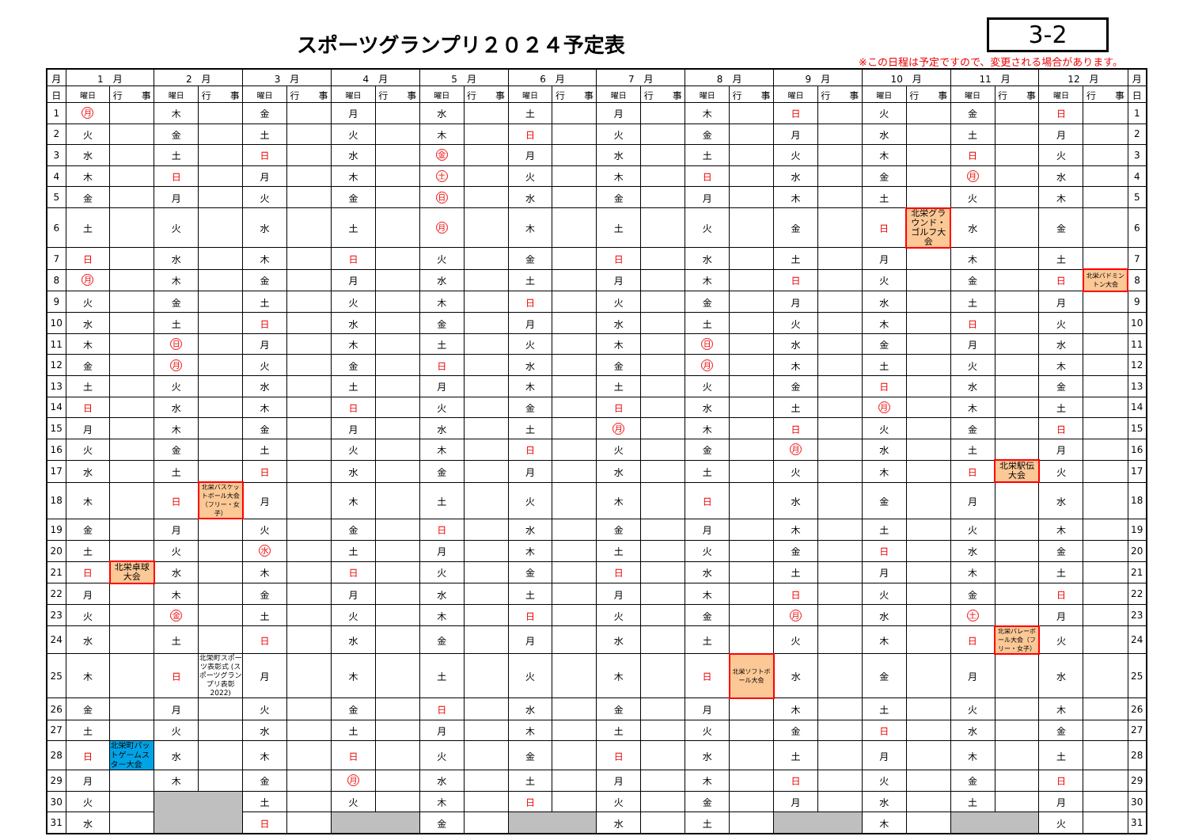スポーツグランプリ２０２４予定表 3-2
※この日程は予定ですので、変更される場合があります。
| 月 | 1 月 | | 2 月 | | 3 月 | | 4 月 | | 5 月 | | 6 月 | | 7 月 | | 8 月 | | 9 月 | | 10 月 | | 11 月 | | 12 月 | | 月 |
| --- | --- | --- | --- | --- | --- | --- | --- | --- | --- | --- | --- | --- | --- | --- | --- | --- | --- | --- | --- | --- | --- | --- | --- | --- | --- |
| 日 | 曜日 | 行 事 | 曜日 | 行 事 | 曜日 | 行 事 | 曜日 | 行 事 | 曜日 | 行 事 | 曜日 | 行 事 | 曜日 | 行 事 | 曜日 | 行 事 | 曜日 | 行 事 | 曜日 | 行 事 | 曜日 | 行 事 | 曜日 | 行 事 | 日 |
| 1 | 月 | | 木 | | 金 | | 月 | | 水 | | 土 | | 月 | | 木 | | 日 | | 火 | | 金 | | 日 | | 1 |
| 2 | 火 | | 金 | | 土 | | 火 | | 木 | | 日 | | 火 | | 金 | | 月 | | 水 | | 土 | | 月 | | 2 |
| 3 | 水 | | 土 | | 日 | | 水 | | 金 | | 月 | | 水 | | 土 | | 火 | | 木 | | 日 | | 火 | | 3 |
| 4 | 木 | | 日 | | 月 | | 木 | | 土 | | 火 | | 木 | | 日 | | 水 | | 金 | | 月 | | 水 | | 4 |
| 5 | 金 | | 月 | | 火 | | 金 | | 日 | | 水 | | 金 | | 月 | | 木 | | 土 | | 火 | | 木 | | 5 |
| 6 | 土 | | 火 | | 水 | | 土 | | 月 | | 木 | | 土 | | 火 | | 金 | | 日 | 北栄グラウンド・ゴルフ大会 | 水 | | 金 | | 6 |
| 7 | 日 | | 水 | | 木 | | 日 | | 火 | | 金 | | 日 | | 水 | | 土 | | 月 | | 木 | | 土 | | 7 |
| 8 | 月 | | 木 | | 金 | | 月 | | 水 | | 土 | | 月 | | 木 | | 日 | | 火 | | 金 | | 日 | 北栄バドミントン大会 | 8 |
| 9 | 火 | | 金 | | 土 | | 火 | | 木 | | 日 | | 火 | | 金 | | 月 | | 水 | | 土 | | 月 | | 9 |
| 10 | 水 | | 土 | | 日 | | 水 | | 金 | | 月 | | 水 | | 土 | | 火 | | 木 | | 日 | | 火 | | 10 |
| 11 | 木 | | 日 | | 月 | | 木 | | 土 | | 火 | | 木 | | 日 | | 水 | | 金 | | 月 | | 水 | | 11 |
| 12 | 金 | | 月 | | 火 | | 金 | | 日 | | 水 | | 金 | | 月 | | 木 | | 土 | | 火 | | 木 | | 12 |
| 13 | 土 | | 火 | | 水 | | 土 | | 月 | | 木 | | 土 | | 火 | | 金 | | 日 | | 水 | | 金 | | 13 |
| 14 | 日 | | 水 | | 木 | | 日 | | 火 | | 金 | | 日 | | 水 | | 土 | | 月 | | 木 | | 土 | | 14 |
| 15 | 月 | | 木 | | 金 | | 月 | | 水 | | 土 | | 月 | | 木 | | 日 | | 火 | | 金 | | 日 | | 15 |
| 16 | 火 | | 金 | | 土 | | 火 | | 木 | | 日 | | 火 | | 金 | | 月 | | 水 | | 土 | | 月 | | 16 |
| 17 | 水 | | 土 | | 日 | | 水 | | 金 | | 月 | | 水 | | 土 | | 火 | | 木 | | 日 | 北栄駅伝大会 | 火 | | 17 |
| 18 | 木 | | 日 | 北栄バスケットボール大会（フリー・女子） | 月 | | 木 | | 土 | | 火 | | 木 | | 日 | | 水 | | 金 | | 月 | | 水 | | 18 |
| 19 | 金 | | 月 | | 火 | | 金 | | 日 | | 水 | | 金 | | 月 | | 木 | | 土 | | 火 | | 木 | | 19 |
| 20 | 土 | | 火 | | 水 | | 土 | | 月 | | 木 | | 土 | | 火 | | 金 | | 日 | | 水 | | 金 | | 20 |
| 21 | 日 | 北栄卓球大会 | 水 | | 木 | | 日 | | 火 | | 金 | | 日 | | 水 | | 土 | | 月 | | 木 | | 土 | | 21 |
| 22 | 月 | | 木 | | 金 | | 月 | | 水 | | 土 | | 月 | | 木 | | 日 | | 火 | | 金 | | 日 | | 22 |
| 23 | 火 | | 金 | | 土 | | 火 | | 木 | | 日 | | 火 | | 金 | | 月 | | 水 | | 土 | | 月 | | 23 |
| 24 | 水 | | 土 | | 日 | | 水 | | 金 | | 月 | | 水 | | 土 | | 火 | | 木 | | 日 | 北栄バレーボール大会（フリー・女子） | 火 | | 24 |
| 25 | 木 | | 日 | 北栄町スポーツ表彰式 (スポーツグランプリ表彰2022) | 月 | | 木 | | 土 | | 火 | | 木 | | 日 | 北栄ソフトボール大会 | 水 | | 金 | | 月 | | 水 | | 25 |
| 26 | 金 | | 月 | | 火 | | 金 | | 日 | | 水 | | 金 | | 月 | | 木 | | 土 | | 火 | | 木 | | 26 |
| 27 | 土 | | 火 | | 水 | | 土 | | 月 | | 木 | | 土 | | 火 | | 金 | | 日 | | 水 | | 金 | | 27 |
| 28 | 日 | 北栄町パットゲームスター大会 | 水 | | 木 | | 日 | | 火 | | 金 | | 日 | | 水 | | 土 | | 月 | | 木 | | 土 | | 28 |
| 29 | 月 | | 木 | | 金 | | 月 | | 水 | | 土 | | 月 | | 木 | | 日 | | 火 | | 金 | | 日 | | 29 |
| 30 | 火 | | | | 土 | | 火 | | 木 | | 日 | | 火 | | 金 | | 月 | | 水 | | 土 | | 月 | | 30 |
| 31 | 水 | | | | 日 | | | | 金 | | | | 水 | | 土 | | | | 木 | | | | 火 | | 31 |